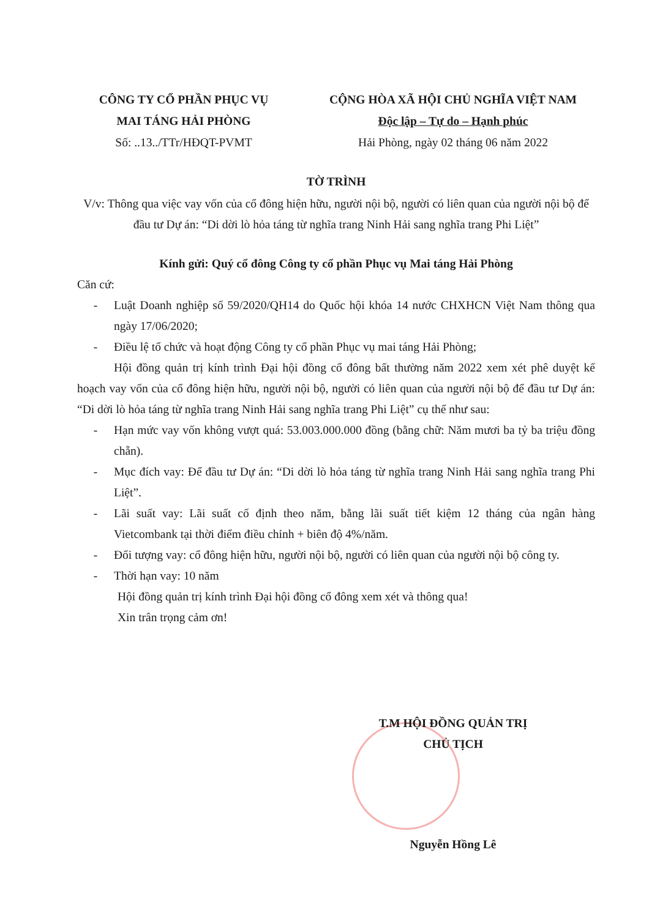CÔNG TY CỔ PHẦN PHỤC VỤ
MAI TÁNG HẢI PHÒNG
Số: ..13../TTr/HĐQT-PVMT
CỘNG HÒA XÃ HỘI CHỦ NGHĨA VIỆT NAM
Độc lập – Tự do – Hạnh phúc
Hải Phòng, ngày 02 tháng 06 năm 2022
TỜ TRÌNH
V/v: Thông qua việc vay vốn của cổ đông hiện hữu, người nội bộ, người có liên quan của người nội bộ để đầu tư Dự án: “Di dời lò hỏa táng từ nghĩa trang Ninh Hải sang nghĩa trang Phi Liệt”
Kính gửi: Quý cổ đông Công ty cổ phần Phục vụ Mai táng Hải Phòng
Căn cứ:
- Luật Doanh nghiệp số 59/2020/QH14 do Quốc hội khóa 14 nước CHXHCN Việt Nam thông qua ngày 17/06/2020;
- Điều lệ tổ chức và hoạt động Công ty cổ phần Phục vụ mai táng Hải Phòng;
Hội đồng quản trị kính trình Đại hội đồng cổ đông bất thường năm 2022 xem xét phê duyệt kế hoạch vay vốn của cổ đông hiện hữu, người nội bộ, người có liên quan của người nội bộ để đầu tư Dự án: “Di dời lò hỏa táng từ nghĩa trang Ninh Hải sang nghĩa trang Phi Liệt” cụ thể như sau:
- Hạn mức vay vốn không vượt quá: 53.003.000.000 đồng (bằng chữ: Năm mươi ba tỷ ba triệu đồng chẵn).
- Mục đích vay: Để đầu tư Dự án: “Di dời lò hỏa táng từ nghĩa trang Ninh Hải sang nghĩa trang Phi Liệt”.
- Lãi suất vay: Lãi suất cố định theo năm, bằng lãi suất tiết kiệm 12 tháng của ngân hàng Vietcombank tại thời điểm điều chỉnh + biên độ 4%/năm.
- Đối tượng vay: cổ đông hiện hữu, người nội bộ, người có liên quan của người nội bộ công ty.
- Thời hạn vay: 10 năm
Hội đồng quản trị kính trình Đại hội đồng cổ đông xem xét và thông qua!
Xin trân trọng cảm ơn!
T.M HỘI ĐỒNG QUẢN TRỊ
CHỦ TỊCH
Nguyễn Hồng Lê